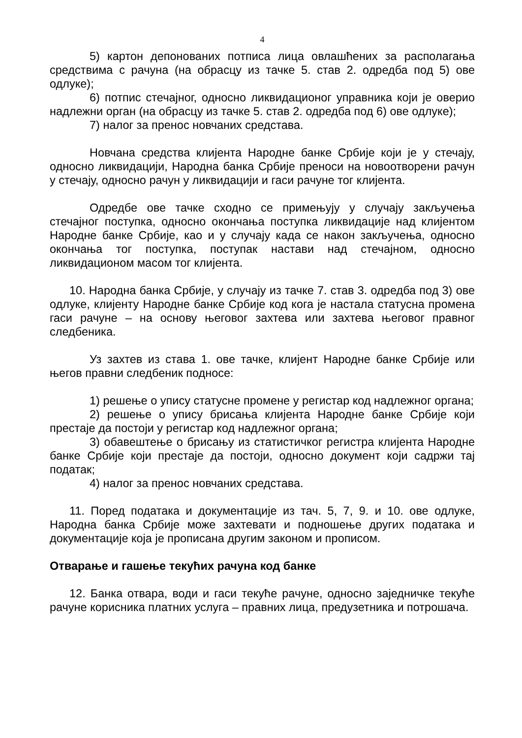4
5) картон депонованих потписа лица овлашћених за располагања средствима с рачуна (на обрасцу из тачке 5. став 2. одредба под 5) ове одлуке);
6) потпис стечајног, односно ликвидационог управника који је оверио надлежни орган (на обрасцу из тачке 5. став 2. одредба под 6) ове одлуке);
7) налог за пренос новчаних средстава.
Новчана средства клијента Народне банке Србије који је у стечају, односно ликвидацији, Народна банка Србије преноси на новоотворени рачун у стечају, односно рачун у ликвидацији и гаси рачуне тог клијента.
Одредбе ове тачке сходно се примењују у случају закључења стечајног поступка, односно окончања поступка ликвидације над клијентом Народне банке Србије, као и у случају када се након закључења, односно окончања тог поступка, поступак настави над стечајном, односно ликвидационом масом тог клијента.
10. Народна банка Србије, у случају из тачке 7. став 3. одредба под 3) ове одлуке, клијенту Народне банке Србије код кога је настала статусна промена гаси рачуне – на основу његовог захтева или захтева његовог правног следбеника.
Уз захтев из става 1. ове тачке, клијент Народне банке Србије или његов правни следбеник подносе:
1) решење о упису статусне промене у регистар код надлежног органа;
2) решење о упису брисања клијента Народне банке Србије који престаје да постоји у регистар код надлежног органа;
3) обавештење о брисању из статистичког регистра клијента Народне банке Србије који престаје да постоји, односно документ који садржи тај податак;
4) налог за пренос новчаних средстава.
11. Поред података и документације из тач. 5, 7, 9. и 10. ове одлуке, Народна банка Србије може захтевати и подношење других података и документације која је прописана другим законом и прописом.
Отварање и гашење текућих рачуна код банке
12. Банка отвара, води и гаси текуће рачуне, односно заједничке текуће рачуне корисника платних услуга – правних лица, предузетника и потрошача.